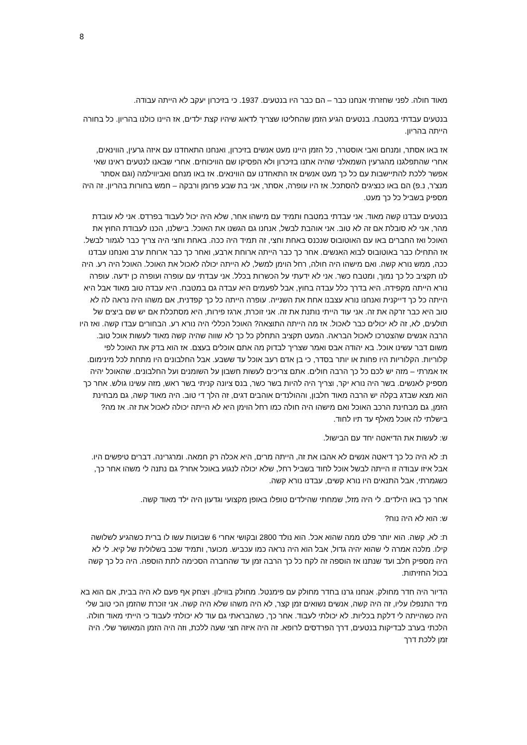8
מאוד חולה. לפני שחזרתי אנחנו כבר – הם כבר היו בנטעים. 1937. כי בזיכרון יעקב לא הייתה עבודה.
בנטעים עבדתי במטבח. בנטעים הגיע הזמן שהחליטו שצריך לדאוג שיהיו קצת ילדים, אז היינו כולנו בהריון. כל בחורה הייתה בהריון.
אז באו אסתר, ומנחם ואבי אוסטרר, כל הזמן היינו מעט אנשים בזיכרון, ואנחנו התאחדנו עם איזה גרעין, הווינאים, אחרי שהתפלגנו מהגרעין השמאלני שהיה אתנו בזיכרון ולא הפסיקו שם הוויכוחים. אחרי שבאנו לנטעים ראינו שאי אפשר ללכת להתיישבות עם כל כך מעט אנשים אז התאחדנו עם הווינאים. אז באו מנחם ואביווילמה (וגם אסתר מנצ'ר, נ.פ) הם באו כנציגים להסתכל. אז היו עופרה, אסתר, אני בת שבע פרומן ורבקה – חמש בחורות בהריון. זה היה מספיק בשביל כל כך מעט.
בנטעים עבדנו קשה מאוד. אני עבדתי במטבח ותמיד עם מישהו אחר, שלא היה יכול לעבוד בפרדס. אני לא עובדת מהר, אני לא סובלת אם זה לא טוב. אני אוהבת לבשל, אנחנו גם הגשנו את האוכל. בישלנו, הכנו לעבודת החוץ את האוכל ואז החברים באו עם האוטובוס שנכנס באחת וחצי, זה תמיד היה ככה. באחת וחצי היה צריך כבר לגמור לבשל. אז התחילו כבר באוטובוס לבוא האנשים. אחר כך כבר הייתה ארוחת ארבע, ואחר כך כבר ארוחת ערב ואנחנו עבדנו ככה, ממש נורא קשה. ואם מישהו היה חולה, רחל הוימן למשל, לא הייתה יכולה לאכול את האוכל. האוכל היה רע. היה לנו תקציב כל כך נמוך, ומטבח כשר. אני לא ידעתי על הכשרות בכלל. אני עבדתי עם עופרה ועופרה כן ידעה. עופרה נורא הייתה מקפידה. היא בדרך כלל עבדה בחוץ, אבל לפעמים היא עבדה גם במטבח. היא עבדה טוב מאוד אבל היא הייתה כל כך דייקנית ואנחנו נורא עצבנו אחת את השנייה. עופרה הייתה כל כך קפדנית, אם משהו היה נראה לה לא טוב היא כבר זרקה את זה. אני עוד הייתי נותנת את זה. אני זוכרת, ארגז פירות, היא מסתכלת אם יש שם ביצים של תולעים, לא, זה לא יכולים כבר לאכול. אז מה הייתה התוצאה? האוכל הכללי היה נורא רע. הבחורים עבדו קשה. ואז היו הרבה אנשים שהצטרכו לאכול הבראה. המעט תקציב התחלק כל כך לא שווה שהיה קשה מאוד לעשות אוכל טוב. משום דבר עשינו אוכל. בא יהודה אבס ואמר שצריך לבדוק מה אתם אוכלים בעצם. אז הוא בדק את האוכל לפי קלוריות. הקלוריות היו פחות או יותר בסדר, כי בן אדם רעב אוכל עד ששבע. אבל החלבונים היו מתחת לכל מינימום. אז אמרתי – מזה יש לכם כל כך הרבה חולים. אתם צריכים לעשות חשבון על השומנים ועל החלבונים. שהאוכל יהיה מספיק לאנשים. בשר היה נורא יקר, וצריך היה להיות בשר כשר, בנס ציונה קניתי בשר ראש, מזה עשינו גולש. אחר כך הוא מצא שבדג בקלה יש הרבה מאוד חלבון, וההולנדים אוהבים דגים, זה הלך די טוב. היה מאוד קשה, גם מבחינת הזמן, גם מבחינת הרכב האוכל ואם מישהו היה חולה כמו רחל הוימן היא לא הייתה יכולה לאכול את זה. אז מה? בישלתי לה אוכל מאלף עד תיו לחוד.
ש: לעשות את הדיאטה יחד עם הבישול.
ת: לא היה כל כך דיאטה אנשים לא אהבו את זה, הייתה מרים, היא אכלה רק חמאה. ומרגרינה. דברים טיפשים היו. אבל איזו עבודה זו הייתה לבשל אוכל לחוד בשביל רחל, שלא יכולה לנגוע באוכל אחר? גם נתנה לי משהו אחר כך, כשגמרתי, אבל התנאים היו נורא קשים, עבדנו נורא קשה.
אחר כך באו הילדים. לי היה מזל, שמחתי שהילדים טופלו באופן מקצועי וגדעון היה ילד מאוד קשה.
ש: הוא לא היה נוח?
ת: לא, קשה. הוא יותר פלט ממה שהוא אכל. הוא נולד 2800 ובקושי אחרי 6 שבועות עשו לו ברית כשהגיע לשלושה קילו. מלכה אמרה לי שהוא יהיה גדול, אבל הוא היה נראה כמו עכביש. מכוער, ותמיד שכב בשלולית של קיא. לי לא היה מספיק חלב ועד שנתנו אז הוספה זה לקח כל כך הרבה זמן עד שהחברה הסכימה לתת הוספה. היה כל כך קשה בכול החזיתות.
הדיור היה חדר מחולק. אנחנו גרנו בחדר מחולק עם פימנטל. מחולק בווילון. ויצחק אף פעם לא היה בבית, אם הוא בא מיד התנפלו עליו, זה היה קשה, אנשים נשואים זמן קצר, לא היה משהו שלא היה קשה. אני זוכרת שהזמן הכי טוב שלי היה כשהייתה לי דלקת בכליות. לא יכולתי לעבוד. אחר כך, כשהבראתי גם עוד לא יכולתי לעבוד כי הייתי מאוד חולה. הלכתי בערב לבדיקות בנטעים, דרך הפרדסים לרופא. זה היה איזה חצי שעה ללכת, וזה היה הזמן המאושר שלי. היה זמן ללכת דרך